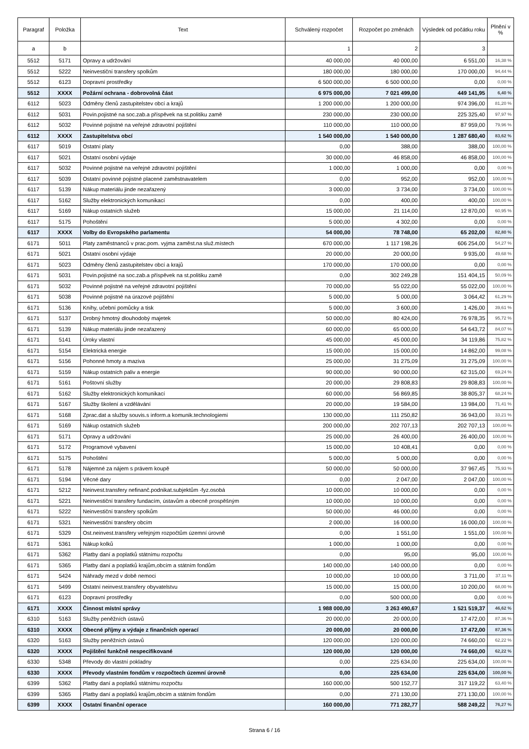| Paragraf | Položka | Text | Schválený rozpočet | Rozpočet po změnách | Výsledek od počátku roku | Plnění v % |
| --- | --- | --- | --- | --- | --- | --- |
| a | b | | 1 | 2 | 3 | |
| 5512 | 5171 | Opravy a udržování | 40 000,00 | 40 000,00 | 6 551,00 | 16,38 % |
| 5512 | 5222 | Neinvestiční transfery spolkům | 180 000,00 | 180 000,00 | 170 000,00 | 94,44 % |
| 5512 | 6123 | Dopravní prostředky | 6 500 000,00 | 6 500 000,00 | 0,00 | 0,00 % |
| 5512 | XXXX | Požární ochrana - dobrovolná část | 6 975 000,00 | 7 021 499,00 | 449 141,95 | 6,40 % |
| 6112 | 5023 | Odměny členů zastupitelstev obcí a krajů | 1 200 000,00 | 1 200 000,00 | 974 396,00 | 81,20 % |
| 6112 | 5031 | Povin.pojistné na soc.zab.a příspěvek na st.politiku zamě | 230 000,00 | 230 000,00 | 225 325,40 | 97,97 % |
| 6112 | 5032 | Povinné pojistné na veřejné zdravotní pojištění | 110 000,00 | 110 000,00 | 87 959,00 | 79,96 % |
| 6112 | XXXX | Zastupitelstva obcí | 1 540 000,00 | 1 540 000,00 | 1 287 680,40 | 83,62 % |
| 6117 | 5019 | Ostatní platy | 0,00 | 388,00 | 388,00 | 100,00 % |
| 6117 | 5021 | Ostatní osobní výdaje | 30 000,00 | 46 858,00 | 46 858,00 | 100,00 % |
| 6117 | 5032 | Povinné pojistné na veřejné zdravotní pojištění | 1 000,00 | 1 000,00 | 0,00 | 0,00 % |
| 6117 | 5039 | Ostatní povinné pojistné placené zaměstnavatelem | 0,00 | 952,00 | 952,00 | 100,00 % |
| 6117 | 5139 | Nákup materiálu jinde nezařazený | 3 000,00 | 3 734,00 | 3 734,00 | 100,00 % |
| 6117 | 5162 | Služby elektronických komunikací | 0,00 | 400,00 | 400,00 | 100,00 % |
| 6117 | 5169 | Nákup ostatních služeb | 15 000,00 | 21 114,00 | 12 870,00 | 60,95 % |
| 6117 | 5175 | Pohoštění | 5 000,00 | 4 302,00 | 0,00 | 0,00 % |
| 6117 | XXXX | Volby do Evropského parlamentu | 54 000,00 | 78 748,00 | 65 202,00 | 82,80 % |
| 6171 | 5011 | Platy zaměstnanců v prac.pom. vyjma zaměst.na služ.místech | 670 000,00 | 1 117 198,26 | 606 254,00 | 54,27 % |
| 6171 | 5021 | Ostatní osobní výdaje | 20 000,00 | 20 000,00 | 9 935,00 | 49,68 % |
| 6171 | 5023 | Odměny členů zastupitelstev obcí a krajů | 170 000,00 | 170 000,00 | 0,00 | 0,00 % |
| 6171 | 5031 | Povin.pojistné na soc.zab.a příspěvek na st.politiku zamě | 0,00 | 302 249,28 | 151 404,15 | 50,09 % |
| 6171 | 5032 | Povinné pojistné na veřejné zdravotní pojištění | 70 000,00 | 55 022,00 | 55 022,00 | 100,00 % |
| 6171 | 5038 | Povinné pojistné na úrazové pojištění | 5 000,00 | 5 000,00 | 3 064,42 | 61,29 % |
| 6171 | 5136 | Knihy, učební pomůcky a tisk | 5 000,00 | 3 600,00 | 1 426,00 | 39,61 % |
| 6171 | 5137 | Drobný hmotný dlouhodobý majetek | 50 000,00 | 80 424,00 | 76 978,35 | 95,72 % |
| 6171 | 5139 | Nákup materiálu jinde nezařazený | 60 000,00 | 65 000,00 | 54 643,72 | 84,07 % |
| 6171 | 5141 | Úroky vlastní | 45 000,00 | 45 000,00 | 34 119,86 | 75,82 % |
| 6171 | 5154 | Elektrická energie | 15 000,00 | 15 000,00 | 14 862,00 | 99,08 % |
| 6171 | 5156 | Pohonné hmoty a maziva | 25 000,00 | 31 275,09 | 31 275,09 | 100,00 % |
| 6171 | 5159 | Nákup ostatních paliv a energie | 90 000,00 | 90 000,00 | 62 315,00 | 69,24 % |
| 6171 | 5161 | Poštovní služby | 20 000,00 | 29 808,83 | 29 808,83 | 100,00 % |
| 6171 | 5162 | Služby elektronických komunikací | 60 000,00 | 56 869,85 | 38 805,37 | 68,24 % |
| 6171 | 5167 | Služby školení a vzdělávání | 20 000,00 | 19 584,00 | 13 984,00 | 71,41 % |
| 6171 | 5168 | Zprac.dat a služby souvis.s inform.a komunik.technologiemi | 130 000,00 | 111 250,82 | 36 943,00 | 33,21 % |
| 6171 | 5169 | Nákup ostatních služeb | 200 000,00 | 202 707,13 | 202 707,13 | 100,00 % |
| 6171 | 5171 | Opravy a udržování | 25 000,00 | 26 400,00 | 26 400,00 | 100,00 % |
| 6171 | 5172 | Programové vybavení | 15 000,00 | 10 408,41 | 0,00 | 0,00 % |
| 6171 | 5175 | Pohoštění | 5 000,00 | 5 000,00 | 0,00 | 0,00 % |
| 6171 | 5178 | Nájemné za nájem s právem koupě | 50 000,00 | 50 000,00 | 37 967,45 | 75,93 % |
| 6171 | 5194 | Věcné dary | 0,00 | 2 047,00 | 2 047,00 | 100,00 % |
| 6171 | 5212 | Neinvest.transfery nefinanč.podnikat.subjektům -fyz.osobá | 10 000,00 | 10 000,00 | 0,00 | 0,00 % |
| 6171 | 5221 | Neinvestiční transfery fundacím, ústavům a obecně prospěšným | 10 000,00 | 10 000,00 | 0,00 | 0,00 % |
| 6171 | 5222 | Neinvestiční transfery spolkům | 50 000,00 | 46 000,00 | 0,00 | 0,00 % |
| 6171 | 5321 | Neinvestiční transfery obcím | 2 000,00 | 16 000,00 | 16 000,00 | 100,00 % |
| 6171 | 5329 | Ost.neinvest.transfery veřejným rozpočtům územní úrovně | 0,00 | 1 551,00 | 1 551,00 | 100,00 % |
| 6171 | 5361 | Nákup kolků | 1 000,00 | 1 000,00 | 0,00 | 0,00 % |
| 6171 | 5362 | Platby daní a poplatků státnímu rozpočtu | 0,00 | 95,00 | 95,00 | 100,00 % |
| 6171 | 5365 | Platby daní a poplatků krajům,obcím a státním fondům | 140 000,00 | 140 000,00 | 0,00 | 0,00 % |
| 6171 | 5424 | Náhrady mezd v době nemoci | 10 000,00 | 10 000,00 | 3 711,00 | 37,11 % |
| 6171 | 5499 | Ostatní neinvest.transfery obyvatelstvu | 15 000,00 | 15 000,00 | 10 200,00 | 68,00 % |
| 6171 | 6123 | Dopravní prostředky | 0,00 | 500 000,00 | 0,00 | 0,00 % |
| 6171 | XXXX | Činnost místní správy | 1 988 000,00 | 3 263 490,67 | 1 521 519,37 | 46,62 % |
| 6310 | 5163 | Služby peněžních ústavů | 20 000,00 | 20 000,00 | 17 472,00 | 87,36 % |
| 6310 | XXXX | Obecné příjmy a výdaje z finančních operací | 20 000,00 | 20 000,00 | 17 472,00 | 87,36 % |
| 6320 | 5163 | Služby peněžních ústavů | 120 000,00 | 120 000,00 | 74 660,00 | 62,22 % |
| 6320 | XXXX | Pojištění funkčně nespecifikované | 120 000,00 | 120 000,00 | 74 660,00 | 62,22 % |
| 6330 | 5348 | Převody do vlastní pokladny | 0,00 | 225 634,00 | 225 634,00 | 100,00 % |
| 6330 | XXXX | Převody vlastním fondům v rozpočtech územní úrovně | 0,00 | 225 634,00 | 225 634,00 | 100,00 % |
| 6399 | 5362 | Platby daní a poplatků státnímu rozpočtu | 160 000,00 | 500 152,77 | 317 119,22 | 63,40 % |
| 6399 | 5365 | Platby daní a poplatků krajům,obcím a státním fondům | 0,00 | 271 130,00 | 271 130,00 | 100,00 % |
| 6399 | XXXX | Ostatní finanční operace | 160 000,00 | 771 282,77 | 588 249,22 | 76,27 % |
Strana 6 / 16